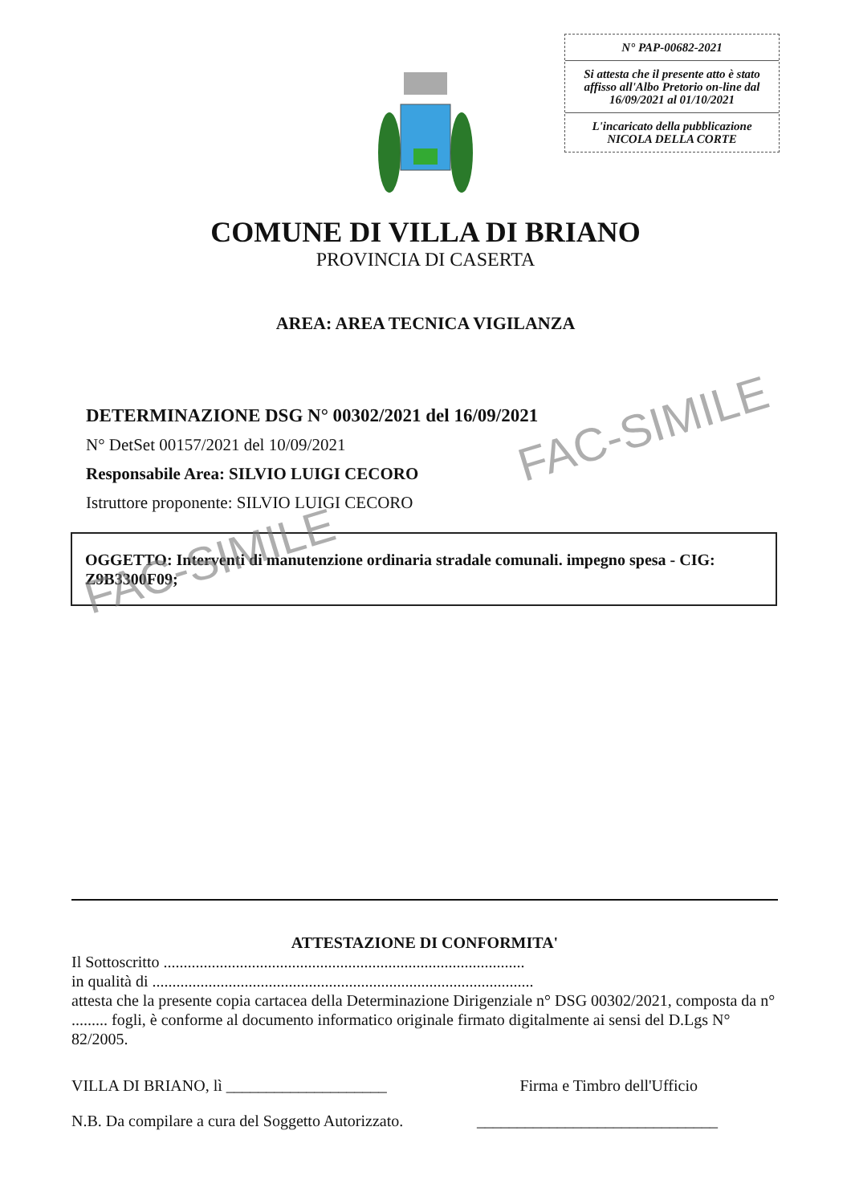N° PAP-00682-2021
Si attesta che il presente atto è stato affisso all'Albo Pretorio on-line dal 16/09/2021 al 01/10/2021
L'incaricato della pubblicazione
NICOLA DELLA CORTE
COMUNE DI VILLA DI BRIANO
PROVINCIA DI CASERTA
AREA: AREA TECNICA VIGILANZA
DETERMINAZIONE DSG N° 00302/2021 del 16/09/2021
N° DetSet 00157/2021 del 10/09/2021
Responsabile Area: SILVIO LUIGI CECORO
Istruttore proponente: SILVIO LUIGI CECORO
OGGETTO: Interventi di manutenzione ordinaria stradale comunali. impegno spesa - CIG: Z9B3300F09;
FAC-SIMILE
FAC-SIMILE
ATTESTAZIONE DI CONFORMITA'
Il Sottoscritto ..........................................................................................
in qualità di ...............................................................................................
attesta che la presente copia cartacea della Determinazione Dirigenziale n° DSG 00302/2021, composta da n° ......... fogli, è conforme al documento informatico originale firmato digitalmente ai sensi del D.Lgs N° 82/2005.
VILLA DI BRIANO, lì ____________________ Firma e Timbro dell'Ufficio
N.B. Da compilare a cura del Soggetto Autorizzato. ______________________________